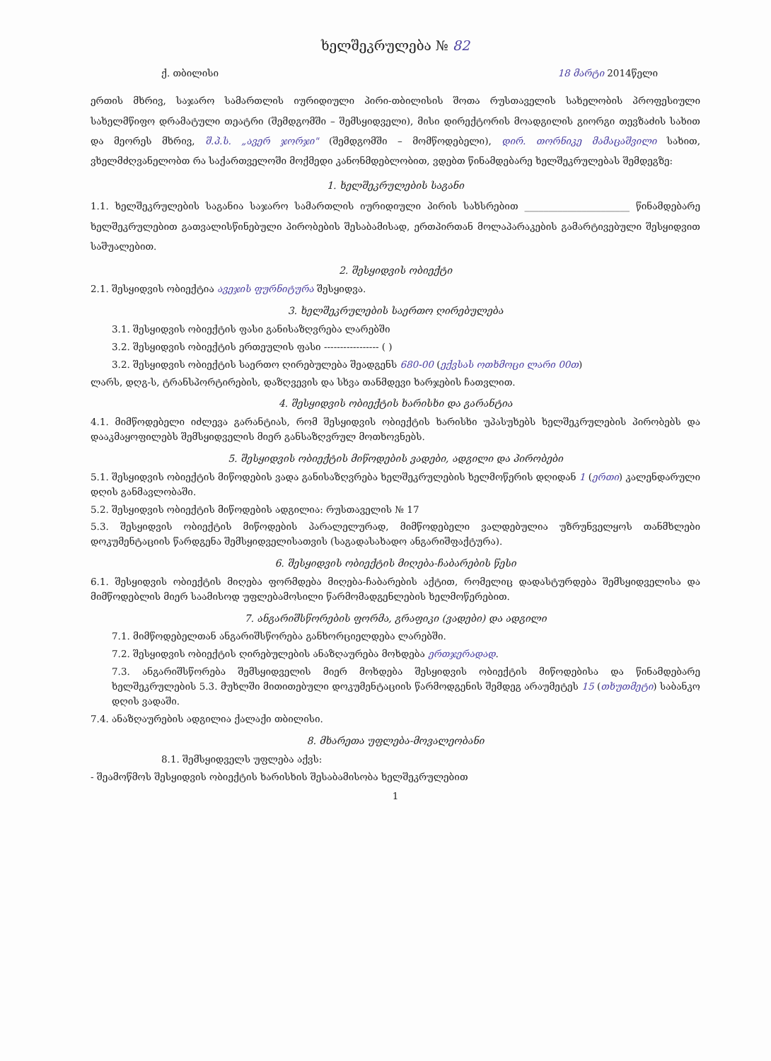ხელშეკრულება № 82
ქ. თბილისი 18 მარტი 2014წელი
ერთის მხრივ, საჯარო სამართლის იურიდიული პირი-თბილისის შოთა რუსთაველის სახელობის პროფესიული სახელმწიფო დრამატული თეატრი (შემდგომში – შემსყიდველი), მისი დირექტორის მოადგილის გიორგი თევზაძის სახით და მეორეს მხრივ, შ.პ.ს. „ავერ ჯორჯი" (შემდგომში – მომწოდებელი), დირ. თორნიკე მამაცაშვილი სახით, ვხელმძღვანელობთ რა საქართველოში მოქმედი კანონმდებლობით, ვდებთ წინამდებარე ხელშეკრულებას შემდეგზე:
1. ხელშეკრულების საგანი
1.1. ხელშეკრულების საგანია საჯარო სამართლის იურიდიული პირის სახსრებით ______________________ წინამდებარე ხელშეკრულებით გათვალისწინებული პირობების შესაბამისად, ერთპირთან მოლაპარაკების გამარტივებული შესყიდვით საშუალებით.
2. შესყიდვის ობიექტი
2.1. შესყიდვის ობიექტია ავეჯის ფურნიტურა შესყიდვა.
3. ხელშეკრულების საერთო ღირებულება
3.1. შესყიდვის ობიექტის ფასი განისაზღვრება ლარებში
3.2. შესყიდვის ობიექტის ერთეულის ფასი ----------------- ( )
3.2. შესყიდვის ობიექტის საერთო ღირებულება შეადგენს 680-00 (ექვსას ოთხმოცი ლარი 00თ)
ლარს, დღგ-ს, ტრანსპორტირების, დაზღვევის და სხვა თანმდევი ხარჯების ჩათვლით.
4. შესყიდვის ობიექტის ხარისხი და გარანტია
4.1. მიმწოდებელი იძლევა გარანტიას, რომ შესყიდვის ობიექტის ხარისხი უპასუხებს ხელშეკრულების პირობებს და დააკმაყოფილებს შემსყიდველის მიერ განსაზღვრულ მოთხოვნებს.
5. შესყიდვის ობიექტის მიწოდების ვადები, ადგილი და პირობები
5.1. შესყიდვის ობიექტის მიწოდების ვადა განისაზღვრება ხელშეკრულების ხელმოწერის დღიდან 1 (ერთი) კალენდარული დღის განმავლობაში.
5.2. შესყიდვის ობიექტის მიწოდების ადგილია: რუსთაველის № 17
5.3. შესყიდვის ობიექტის მიწოდების პარალელურად, მიმწოდებელი ვალდებულია უზრუნველყოს თანმხლები დოკუმენტაციის წარდგენა შემსყიდველისათვის (საგადასახადო ანგარიშფაქტურა).
6. შესყიდვის ობიექტის მიღება-ჩაბარების წესი
6.1. შესყიდვის ობიექტის მიღება ფორმდება მიღება-ჩაბარების აქტით, რომელიც დადასტურდება შემსყიდველისა და მიმწოდებლის მიერ საამისოდ უფლებამოსილი წარმომადგენლების ხელმოწერებით.
7. ანგარიშსწორების ფორმა, გრაფიკი (ვადები) და ადგილი
7.1. მიმწოდებელთან ანგარიშსწორება განხორციელდება ლარებში.
7.2. შესყიდვის ობიექტის ღირებულების ანაზღაურება მოხდება ერთჯერადად.
7.3. ანგარიშსწორება შემსყიდველის მიერ მოხდება შესყიდვის ობიექტის მიწოდებისა და წინამდებარე ხელშეკრულების 5.3. მუხლში მითითებული დოკუმენტაციის წარმოდგენის შემდეგ არაუმეტეს 15 (თხუთმეტი) საბანკო დღის ვადაში.
7.4. ანაზღაურების ადგილია ქალაქი თბილისი.
8. მხარეთა უფლება-მოვალეობანი
8.1. შემსყიდველს უფლება აქვს:
- შეამოწმოს შესყიდვის ობიექტის ხარისხის შესაბამისობა ხელშეკრულებით
1